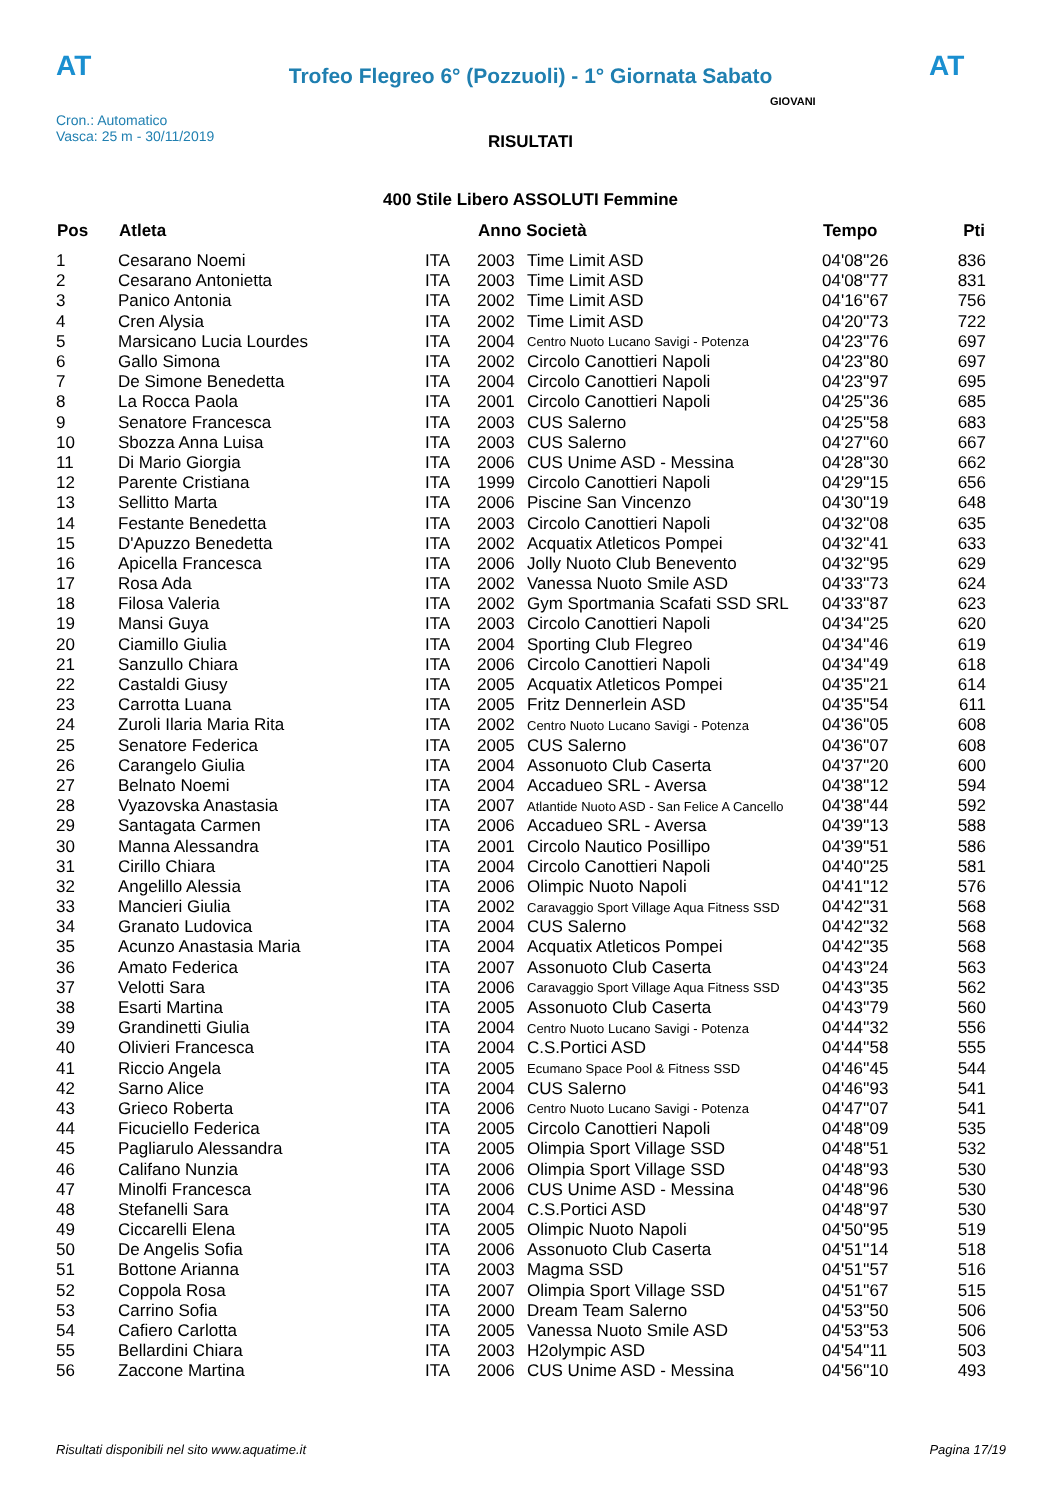AT
Trofeo Flegreo 6° (Pozzuoli) - 1° Giornata Sabato
AT
Cron.: Automatico
Vasca: 25 m - 30/11/2019
GIOVANI
RISULTATI
400 Stile Libero ASSOLUTI Femmine
| Pos | Atleta | | Anno Società | | Tempo | Pti |
| --- | --- | --- | --- | --- | --- | --- |
| 1 | Cesarano Noemi | ITA | 2003 | Time Limit ASD | 04'08''26 | 836 |
| 2 | Cesarano Antonietta | ITA | 2003 | Time Limit ASD | 04'08''77 | 831 |
| 3 | Panico Antonia | ITA | 2002 | Time Limit ASD | 04'16''67 | 756 |
| 4 | Cren Alysia | ITA | 2002 | Time Limit ASD | 04'20''73 | 722 |
| 5 | Marsicano Lucia Lourdes | ITA | 2004 | Centro Nuoto Lucano Savigi - Potenza | 04'23''76 | 697 |
| 6 | Gallo Simona | ITA | 2002 | Circolo Canottieri Napoli | 04'23''80 | 697 |
| 7 | De Simone Benedetta | ITA | 2004 | Circolo Canottieri Napoli | 04'23''97 | 695 |
| 8 | La Rocca Paola | ITA | 2001 | Circolo Canottieri Napoli | 04'25''36 | 685 |
| 9 | Senatore Francesca | ITA | 2003 | CUS Salerno | 04'25''58 | 683 |
| 10 | Sbozza Anna Luisa | ITA | 2003 | CUS Salerno | 04'27''60 | 667 |
| 11 | Di Mario Giorgia | ITA | 2006 | CUS Unime ASD - Messina | 04'28''30 | 662 |
| 12 | Parente Cristiana | ITA | 1999 | Circolo Canottieri Napoli | 04'29''15 | 656 |
| 13 | Sellitto Marta | ITA | 2006 | Piscine San Vincenzo | 04'30''19 | 648 |
| 14 | Festante Benedetta | ITA | 2003 | Circolo Canottieri Napoli | 04'32''08 | 635 |
| 15 | D'Apuzzo Benedetta | ITA | 2002 | Acquatix Atleticos Pompei | 04'32''41 | 633 |
| 16 | Apicella Francesca | ITA | 2006 | Jolly Nuoto Club Benevento | 04'32''95 | 629 |
| 17 | Rosa Ada | ITA | 2002 | Vanessa Nuoto Smile ASD | 04'33''73 | 624 |
| 18 | Filosa Valeria | ITA | 2002 | Gym Sportmania Scafati SSD SRL | 04'33''87 | 623 |
| 19 | Mansi Guya | ITA | 2003 | Circolo Canottieri Napoli | 04'34''25 | 620 |
| 20 | Ciamillo Giulia | ITA | 2004 | Sporting Club Flegreo | 04'34''46 | 619 |
| 21 | Sanzullo Chiara | ITA | 2006 | Circolo Canottieri Napoli | 04'34''49 | 618 |
| 22 | Castaldi Giusy | ITA | 2005 | Acquatix Atleticos Pompei | 04'35''21 | 614 |
| 23 | Carrotta Luana | ITA | 2005 | Fritz Dennerlein ASD | 04'35''54 | 611 |
| 24 | Zuroli Ilaria Maria Rita | ITA | 2002 | Centro Nuoto Lucano Savigi - Potenza | 04'36''05 | 608 |
| 25 | Senatore Federica | ITA | 2005 | CUS Salerno | 04'36''07 | 608 |
| 26 | Carangelo Giulia | ITA | 2004 | Assonuoto Club Caserta | 04'37''20 | 600 |
| 27 | Belnato Noemi | ITA | 2004 | Accadueo SRL - Aversa | 04'38''12 | 594 |
| 28 | Vyazovska Anastasia | ITA | 2007 | Atlantide Nuoto ASD - San Felice A Cancello | 04'38''44 | 592 |
| 29 | Santagata Carmen | ITA | 2006 | Accadueo SRL - Aversa | 04'39''13 | 588 |
| 30 | Manna Alessandra | ITA | 2001 | Circolo Nautico Posillipo | 04'39''51 | 586 |
| 31 | Cirillo Chiara | ITA | 2004 | Circolo Canottieri Napoli | 04'40''25 | 581 |
| 32 | Angelillo Alessia | ITA | 2006 | Olimpic Nuoto Napoli | 04'41''12 | 576 |
| 33 | Mancieri Giulia | ITA | 2002 | Caravaggio Sport Village Aqua Fitness SSD | 04'42''31 | 568 |
| 34 | Granato Ludovica | ITA | 2004 | CUS Salerno | 04'42''32 | 568 |
| 35 | Acunzo Anastasia Maria | ITA | 2004 | Acquatix Atleticos Pompei | 04'42''35 | 568 |
| 36 | Amato Federica | ITA | 2007 | Assonuoto Club Caserta | 04'43''24 | 563 |
| 37 | Velotti Sara | ITA | 2006 | Caravaggio Sport Village Aqua Fitness SSD | 04'43''35 | 562 |
| 38 | Esarti Martina | ITA | 2005 | Assonuoto Club Caserta | 04'43''79 | 560 |
| 39 | Grandinetti Giulia | ITA | 2004 | Centro Nuoto Lucano Savigi - Potenza | 04'44''32 | 556 |
| 40 | Olivieri Francesca | ITA | 2004 | C.S.Portici ASD | 04'44''58 | 555 |
| 41 | Riccio Angela | ITA | 2005 | Ecumano Space Pool & Fitness SSD | 04'46''45 | 544 |
| 42 | Sarno Alice | ITA | 2004 | CUS Salerno | 04'46''93 | 541 |
| 43 | Grieco Roberta | ITA | 2006 | Centro Nuoto Lucano Savigi - Potenza | 04'47''07 | 541 |
| 44 | Ficuciello Federica | ITA | 2005 | Circolo Canottieri Napoli | 04'48''09 | 535 |
| 45 | Pagliarulo Alessandra | ITA | 2005 | Olimpia Sport Village SSD | 04'48''51 | 532 |
| 46 | Califano Nunzia | ITA | 2006 | Olimpia Sport Village SSD | 04'48''93 | 530 |
| 47 | Minolfi Francesca | ITA | 2006 | CUS Unime ASD - Messina | 04'48''96 | 530 |
| 48 | Stefanelli Sara | ITA | 2004 | C.S.Portici ASD | 04'48''97 | 530 |
| 49 | Ciccarelli Elena | ITA | 2005 | Olimpic Nuoto Napoli | 04'50''95 | 519 |
| 50 | De Angelis Sofia | ITA | 2006 | Assonuoto Club Caserta | 04'51''14 | 518 |
| 51 | Bottone Arianna | ITA | 2003 | Magma SSD | 04'51''57 | 516 |
| 52 | Coppola Rosa | ITA | 2007 | Olimpia Sport Village SSD | 04'51''67 | 515 |
| 53 | Carrino Sofia | ITA | 2000 | Dream Team Salerno | 04'53''50 | 506 |
| 54 | Cafiero Carlotta | ITA | 2005 | Vanessa Nuoto Smile ASD | 04'53''53 | 506 |
| 55 | Bellardini Chiara | ITA | 2003 | H2olympic ASD | 04'54''11 | 503 |
| 56 | Zaccone Martina | ITA | 2006 | CUS Unime ASD - Messina | 04'56''10 | 493 |
Risultati disponibili nel sito www.aquatime.it Pagina 17/19